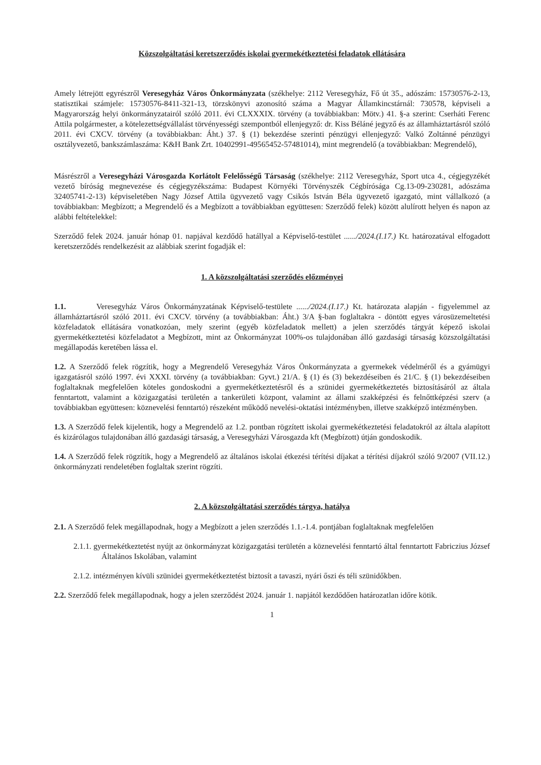Közszolgáltatási keretszerződés iskolai gyermekétkeztetési feladatok ellátására
Amely létrejött egyrészről Veresegyház Város Önkormányzata (székhelye: 2112 Veresegyház, Fő út 35., adószám: 15730576-2-13, statisztikai számjele: 15730576-8411-321-13, törzskönyvi azonosító száma a Magyar Államkincstárnál: 730578, képviseli a Magyarország helyi önkormányzatairól szóló 2011. évi CLXXXIX. törvény (a továbbiakban: Mötv.) 41. §-a szerint: Cserháti Ferenc Attila polgármester, a kötelezettségvállalást törvényességi szempontból ellenjegyző: dr. Kiss Béláné jegyző és az államháztartásról szóló 2011. évi CXCV. törvény (a továbbiakban: Áht.) 37. § (1) bekezdése szerinti pénzügyi ellenjegyző: Valkó Zoltánné pénzügyi osztályvezető, bankszámlaszáma: K&H Bank Zrt. 10402991-49565452-57481014), mint megrendelő (a továbbiakban: Megrendelő),
Másrészről a Veresegyházi Városgazda Korlátolt Felelősségű Társaság (székhelye: 2112 Veresegyház, Sport utca 4., cégjegyzékét vezető bíróság megnevezése és cégjegyzékszáma: Budapest Környéki Törvényszék Cégbírósága Cg.13-09-230281, adószáma 32405741-2-13) képviseletében Nagy József Attila ügyvezető vagy Csikós István Béla ügyvezető igazgató, mint vállalkozó (a továbbiakban: Megbízott; a Megrendelő és a Megbízott a továbbiakban együttesen: Szerződő felek) között alulírott helyen és napon az alábbi feltételekkel:
Szerződő felek 2024. január hónap 01. napjával kezdődő hatállyal a Képviselő-testület ....../2024.(I.17.) Kt. határozatával elfogadott keretszerződés rendelkezésit az alábbiak szerint fogadják el:
1. A közszolgáltatási szerződés előzményei
1.1. Veresegyház Város Önkormányzatának Képviselő-testülete ....../2024.(I.17.) Kt. határozata alapján - figyelemmel az államháztartásról szóló 2011. évi CXCV. törvény (a továbbiakban: Áht.) 3/A §-ban foglaltakra - döntött egyes városüzemeltetési közfeladatok ellátására vonatkozóan, mely szerint (egyéb közfeladatok mellett) a jelen szerződés tárgyát képező iskolai gyermekétkeztetési közfeladatot a Megbízott, mint az Önkormányzat 100%-os tulajdonában álló gazdasági társaság közszolgáltatási megállapodás keretében lássa el.
1.2. A Szerződő felek rögzítik, hogy a Megrendelő Veresegyház Város Önkormányzata a gyermekek védelméről és a gyámügyi igazgatásról szóló 1997. évi XXXI. törvény (a továbbiakban: Gyvt.) 21/A. § (1) és (3) bekezdéseiben és 21/C. § (1) bekezdéseiben foglaltaknak megfelelően köteles gondoskodni a gyermekétkeztetésről és a szünidei gyermekétkeztetés biztosításáról az általa fenntartott, valamint a közigazgatási területén a tankerületi központ, valamint az állami szakképzési és felnőttképzési szerv (a továbbiakban együttesen: köznevelési fenntartó) részeként működő nevelési-oktatási intézményben, illetve szakképző intézményben.
1.3. A Szerződő felek kijelentik, hogy a Megrendelő az 1.2. pontban rögzített iskolai gyermekétkeztetési feladatokról az általa alapított és kizárólagos tulajdonában álló gazdasági társaság, a Veresegyházi Városgazda kft (Megbízott) útján gondoskodik.
1.4. A Szerződő felek rögzítik, hogy a Megrendelő az általános iskolai étkezési térítési díjakat a térítési díjakról szóló 9/2007 (VII.12.) önkormányzati rendeletében foglaltak szerint rögzíti.
2. A közszolgáltatási szerződés tárgya, hatálya
2.1. A Szerződő felek megállapodnak, hogy a Megbízott a jelen szerződés 1.1.-1.4. pontjában foglaltaknak megfelelően
2.1.1. gyermekétkeztetést nyújt az önkormányzat közigazgatási területén a köznevelési fenntartó által fenntartott Fabriczius József Általános Iskolában, valamint
2.1.2. intézményen kívüli szünidei gyermekétkeztetést biztosít a tavaszi, nyári őszi és téli szünidőkben.
2.2. Szerződő felek megállapodnak, hogy a jelen szerződést 2024. január 1. napjától kezdődően határozatlan időre kötik.
1